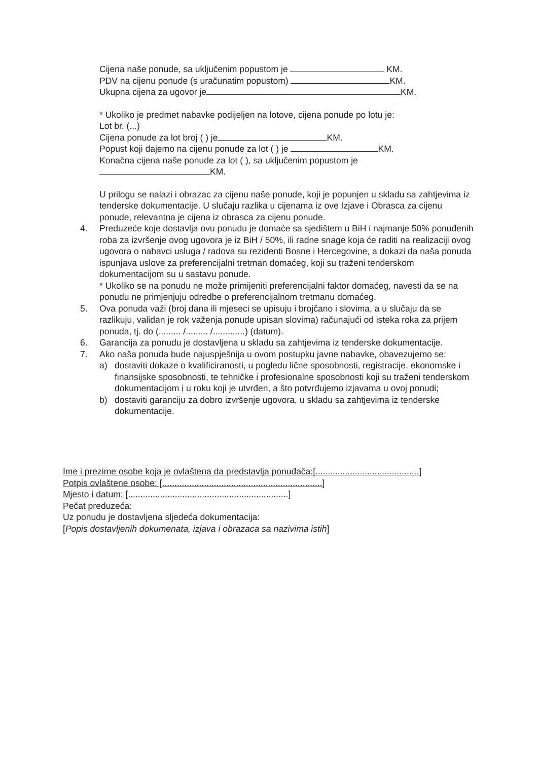Cijena naše ponude, sa uključenim popustom je KM.
PDV na cijenu ponude (s uračunatim popustom) KM.
Ukupna cijena za ugovor je KM.
* Ukoliko je predmet nabavke podijeljen na lotove, cijena ponude po lotu je:
Lot br. (...)
Cijena ponude za lot broj ( ) je KM.
Popust koji dajemo na cijenu ponude za lot ( ) je KM.
Konačna cijena naše ponude za lot ( ), sa uključenim popustom je
KM.
U prilogu se nalazi i obrazac za cijenu naše ponude, koji je popunjen u skladu sa zahtjevima iz tenderske dokumentacije. U slučaju razlika u cijenama iz ove Izjave i Obrasca za cijenu ponude, relevantna je cijena iz obrasca za cijenu ponude.
4. Preduzeće koje dostavlja ovu ponudu je domaće sa sjedištem u BiH i najmanje 50% ponuđenih roba za izvršenje ovog ugovora je iz BiH / 50%, ili radne snage koja će raditi na realizaciji ovog ugovora o nabavci usluga / radova su rezidenti Bosne i Hercegovine, a dokazi da naša ponuda ispunjava uslove za preferencijalni tretman domaćeg, koji su traženi tenderskom dokumentacijom su u sastavu ponude.
* Ukoliko se na ponudu ne može primijeniti preferencijalni faktor domaćeg, navesti da se na ponudu ne primjenjuju odredbe o preferencijalnom tretmanu domaćeg.
5. Ova ponuda važi (broj dana ili mjeseci se upisuju i brojčano i slovima, a u slučaju da se razlikuju, validan je rok važenja ponude upisan slovima) računajući od isteka roka za prijem ponuda, tj. do (......... /......... /.............) (datum).
6. Garancija za ponudu je dostavljena u skladu sa zahtjevima iz tenderske dokumentacije.
7. Ako naša ponuda bude najuspješnija u ovom postupku javne nabavke, obavezujemo se:
a) dostaviti dokaze o kvalificiranosti, u pogledu lične sposobnosti, registracije, ekonomske i finansijske sposobnosti, te tehničke i profesionalne sposobnosti koji su traženi tenderskom dokumentacijom i u roku koji je utvrđen, a što potvrđujemo izjavama u ovoj ponudi;
b) dostaviti garanciju za dobro izvršenje ugovora, u skladu sa zahtjevima iz tenderske dokumentacije.
Ime i prezime osobe koja je ovlaštena da predstavlja ponuđača:[..........................................]
Potpis ovlaštene osobe: [.................................................................]
Mjesto i datum: [.................................................................]
Pečat preduzeća:
Uz ponudu je dostavljena sljedeća dokumentacija:
[Popis dostavljenih dokumenata, izjava i obrazaca sa nazivima istih]